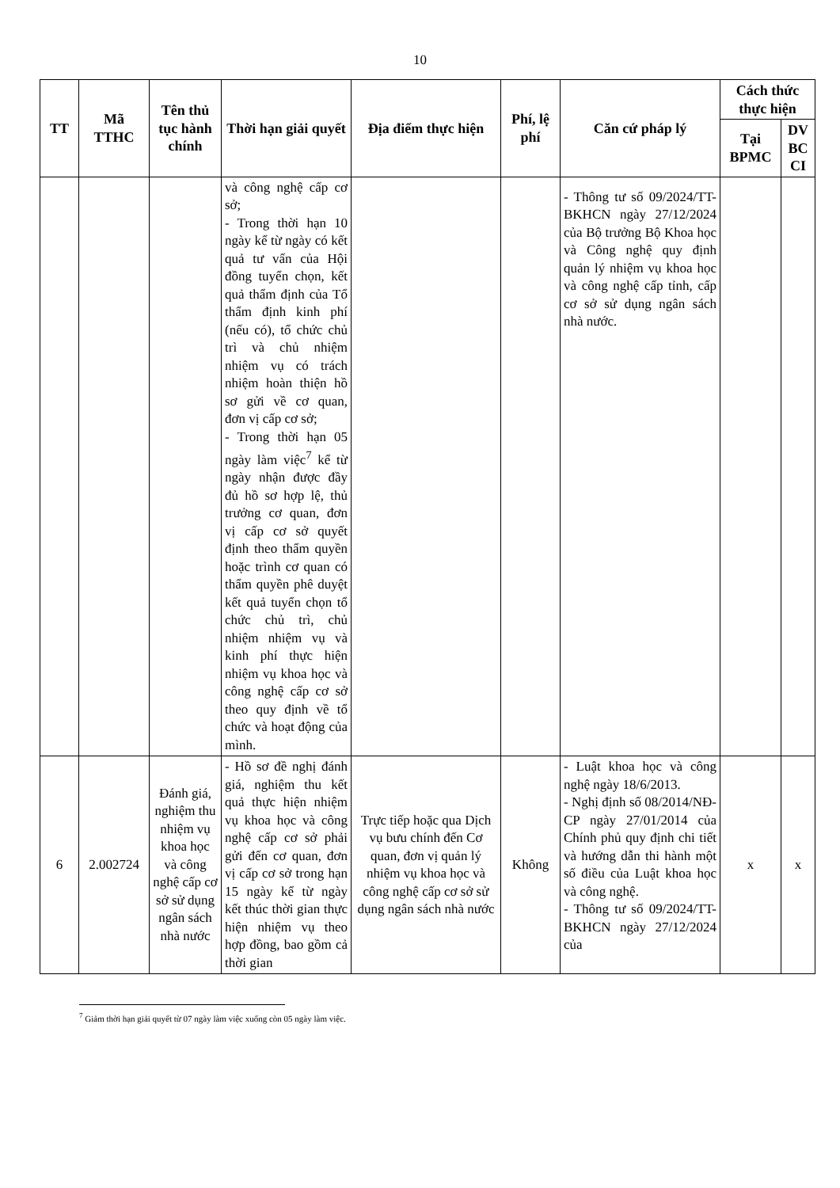10
| TT | Mã TTHC | Tên thủ tục hành chính | Thời hạn giải quyết | Địa điểm thực hiện | Phí, lệ phí | Căn cứ pháp lý | Cách thức thực hiện | |
| --- | --- | --- | --- | --- | --- | --- | --- | --- |
| | | | | | | | Tại BPMC | DV BC CI |
| | | | và công nghệ cấp cơ sở; - Trong thời hạn 10 ngày kể từ ngày có kết quả tư vấn của Hội đồng tuyển chọn, kết quả thẩm định của Tổ thẩm định kinh phí (nếu có), tổ chức chủ trì và chủ nhiệm nhiệm vụ có trách nhiệm hoàn thiện hồ sơ gửi về cơ quan, đơn vị cấp cơ sở; - Trong thời hạn 05 ngày làm việc<sup>7</sup> kể từ ngày nhận được đầy đủ hồ sơ hợp lệ, thủ trưởng cơ quan, đơn vị cấp cơ sở quyết định theo thẩm quyền hoặc trình cơ quan có thẩm quyền phê duyệt kết quả tuyển chọn tổ chức chủ trì, chủ nhiệm nhiệm vụ và kinh phí thực hiện nhiệm vụ khoa học và công nghệ cấp cơ sở theo quy định về tổ chức và hoạt động của mình. | | | - Thông tư số 09/2024/TT-BKHCN ngày 27/12/2024 của Bộ trưởng Bộ Khoa học và Công nghệ quy định quản lý nhiệm vụ khoa học và công nghệ cấp tỉnh, cấp cơ sở sử dụng ngân sách nhà nước. | | |
| 6 | 2.002724 | Đánh giá, nghiệm thu nhiệm vụ khoa học và công nghệ cấp cơ sở sử dụng ngân sách nhà nước | - Hồ sơ đề nghị đánh giá, nghiệm thu kết quả thực hiện nhiệm vụ khoa học và công nghệ cấp cơ sở phải gửi đến cơ quan, đơn vị cấp cơ sở trong hạn 15 ngày kể từ ngày kết thúc thời gian thực hiện nhiệm vụ theo hợp đồng, bao gồm cả thời gian | Trực tiếp hoặc qua Dịch vụ bưu chính đến Cơ quan, đơn vị quản lý nhiệm vụ khoa học và công nghệ cấp cơ sở sử dụng ngân sách nhà nước | Không | - Luật khoa học và công nghệ ngày 18/6/2013. - Nghị định số 08/2014/NĐ-CP ngày 27/01/2014 của Chính phủ quy định chi tiết và hướng dẫn thi hành một số điều của Luật khoa học và công nghệ. - Thông tư số 09/2024/TT-BKHCN ngày 27/12/2024 của | x | x |
<sup>7</sup> Giảm thời hạn giải quyết từ 07 ngày làm việc xuống còn 05 ngày làm việc.